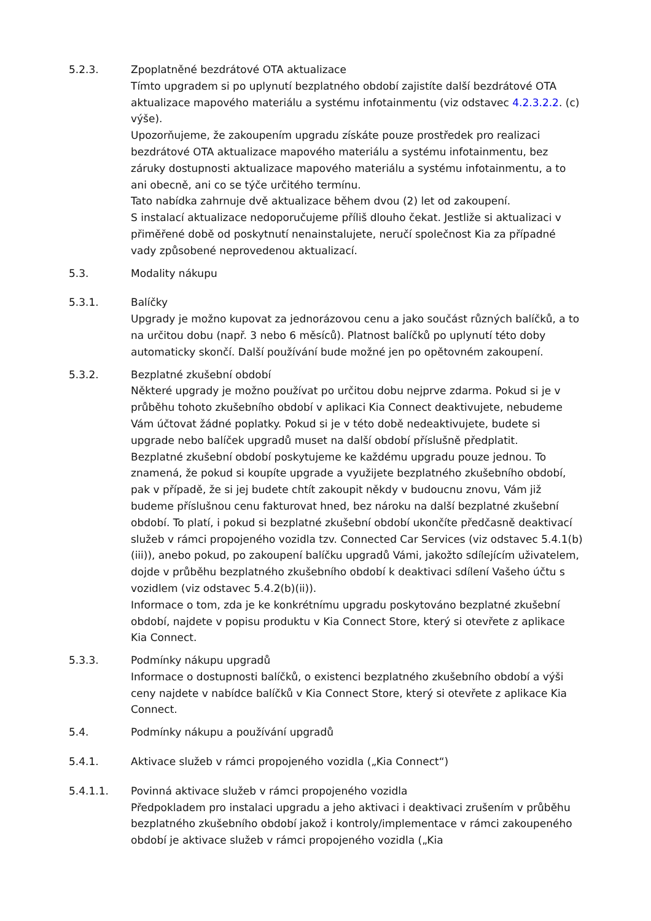5.2.3. Zpoplatněné bezdrátové OTA aktualizace
Tímto upgradem si po uplynutí bezplatného období zajistíte další bezdrátové OTA aktualizace mapového materiálu a systému infotainmentu (viz odstavec 4.2.3.2.2. (c) výše).
Upozorňujeme, že zakoupením upgradu získáte pouze prostředek pro realizaci bezdrátové OTA aktualizace mapového materiálu a systému infotainmentu, bez záruky dostupnosti aktualizace mapového materiálu a systému infotainmentu, a to ani obecně, ani co se týče určitého termínu.
Tato nabídka zahrnuje dvě aktualizace během dvou (2) let od zakoupení.
S instalací aktualizace nedoporučujeme příliš dlouho čekat. Jestliže si aktualizaci v přiměřené době od poskytnutí nenainstalujete, neručí společnost Kia za případné vady způsobené neprovedenou aktualizací.
5.3. Modality nákupu
5.3.1. Balíčky
Upgrady je možno kupovat za jednorázovou cenu a jako součást různých balíčků, a to na určitou dobu (např. 3 nebo 6 měsíců). Platnost balíčků po uplynutí této doby automaticky skončí. Další používání bude možné jen po opětovném zakoupení.
5.3.2. Bezplatné zkušební období
Některé upgrady je možno používat po určitou dobu nejprve zdarma. Pokud si je v průběhu tohoto zkušebního období v aplikaci Kia Connect deaktivujete, nebudeme Vám účtovat žádné poplatky. Pokud si je v této době nedeaktivujete, budete si upgrade nebo balíček upgradů muset na další období příslušně předplatit.
Bezplatné zkušební období poskytujeme ke každému upgradu pouze jednou. To znamená, že pokud si koupíte upgrade a využijete bezplatného zkušebního období, pak v případě, že si jej budete chtít zakoupit někdy v budoucnu znovu, Vám již budeme příslušnou cenu fakturovat hned, bez nároku na další bezplatné zkušební období. To platí, i pokud si bezplatné zkušební období ukončíte předčasně deaktivací služeb v rámci propojeného vozidla tzv. Connected Car Services (viz odstavec 5.4.1(b)(iii)), anebo pokud, po zakoupení balíčku upgradů Vámi, jakožto sdílejícím uživatelem, dojde v průběhu bezplatného zkušebního období k deaktivaci sdílení Vašeho účtu s vozidlem (viz odstavec 5.4.2(b)(ii)).
Informace o tom, zda je ke konkrétnímu upgradu poskytováno bezplatné zkušební období, najdete v popisu produktu v Kia Connect Store, který si otevřete z aplikace Kia Connect.
5.3.3. Podmínky nákupu upgradů
Informace o dostupnosti balíčků, o existenci bezplatného zkušebního období a výši ceny najdete v nabídce balíčků v Kia Connect Store, který si otevřete z aplikace Kia Connect.
5.4. Podmínky nákupu a používání upgradů
5.4.1. Aktivace služeb v rámci propojeného vozidla („Kia Connect“)
5.4.1.1. Povinná aktivace služeb v rámci propojeného vozidla
Předpokladem pro instalaci upgradu a jeho aktivaci i deaktivaci zrušením v průběhu bezplatného zkušebního období jakož i kontroly/implementace v rámci zakoupeného období je aktivace služeb v rámci propojeného vozidla („Kia